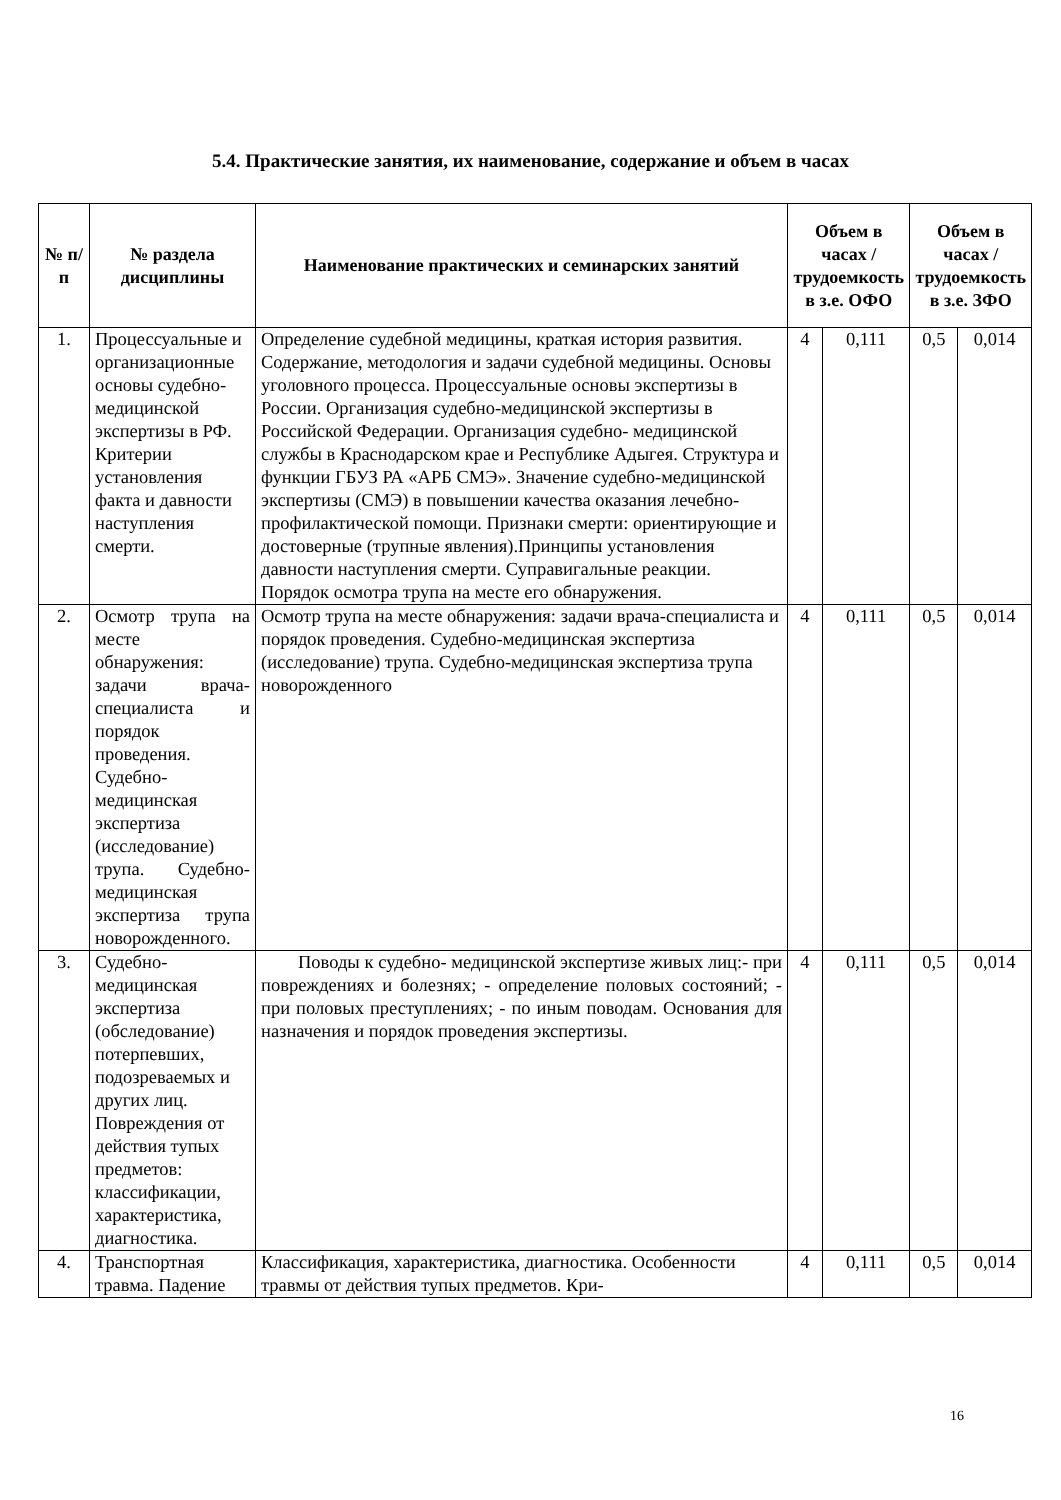5.4. Практические занятия, их наименование, содержание и объем в часах
| № п/п | № раздела дисциплины | Наименование практических и семинарских занятий | Объем в часах / трудоемкость в з.е. ОФО | | Объем в часах / трудоемкость в з.е. ЗФО | |
| --- | --- | --- | --- | --- | --- | --- |
| 1. | Процессуальные и организационные основы судебно- медицинской экспертизы в РФ. Критерии установления факта и давности наступления смерти. | Определение судебной медицины, краткая история развития. Содержание, методология и задачи судебной медицины. Основы уголовного процесса. Процессуальные основы экспертизы в России. Организация судебно-медицинской экспертизы в Российской Федерации. Организация судебно- медицинской службы в Краснодарском крае и Республике Адыгея. Структура и функции ГБУЗ РА «АРБ СМЭ». Значение судебно-медицинской экспертизы (СМЭ) в повышении качества оказания лечебно-профилактической помощи. Признаки смерти: ориентирующие и достоверные (трупные явления).Принципы установления давности наступления смерти. Суправигальные реакции. Порядок осмотра трупа на месте его обнаружения. | 4 | 0,111 | 0,5 | 0,014 |
| 2. | Осмотр трупа на месте обнаружения: задачи врача-специалиста и порядок проведения. Судебно-медицинская экспертиза (исследование) трупа. Судебно-медицинская экспертиза трупа новорожденного. | Осмотр трупа на месте обнаружения: задачи врача-специалиста и порядок проведения. Судебно-медицинская экспертиза (исследование) трупа. Судебно-медицинская экспертиза трупа новорожденного | 4 | 0,111 | 0,5 | 0,014 |
| 3. | Судебно-медицинская экспертиза (обследование) потерпевших, подозреваемых и других лиц. Повреждения от действия тупых предметов: классификации, характеристика, диагностика. | Поводы к судебно- медицинской экспертизе живых лиц:- при повреждениях и болезнях; - определение половых состояний; - при половых преступлениях; - по иным поводам. Основания для назначения и порядок проведения экспертизы. | 4 | 0,111 | 0,5 | 0,014 |
| 4. | Транспортная травма. Падение | Классификация, характеристика, диагностика. Особенности травмы от действия тупых предметов. Кри- | 4 | 0,111 | 0,5 | 0,014 |
16